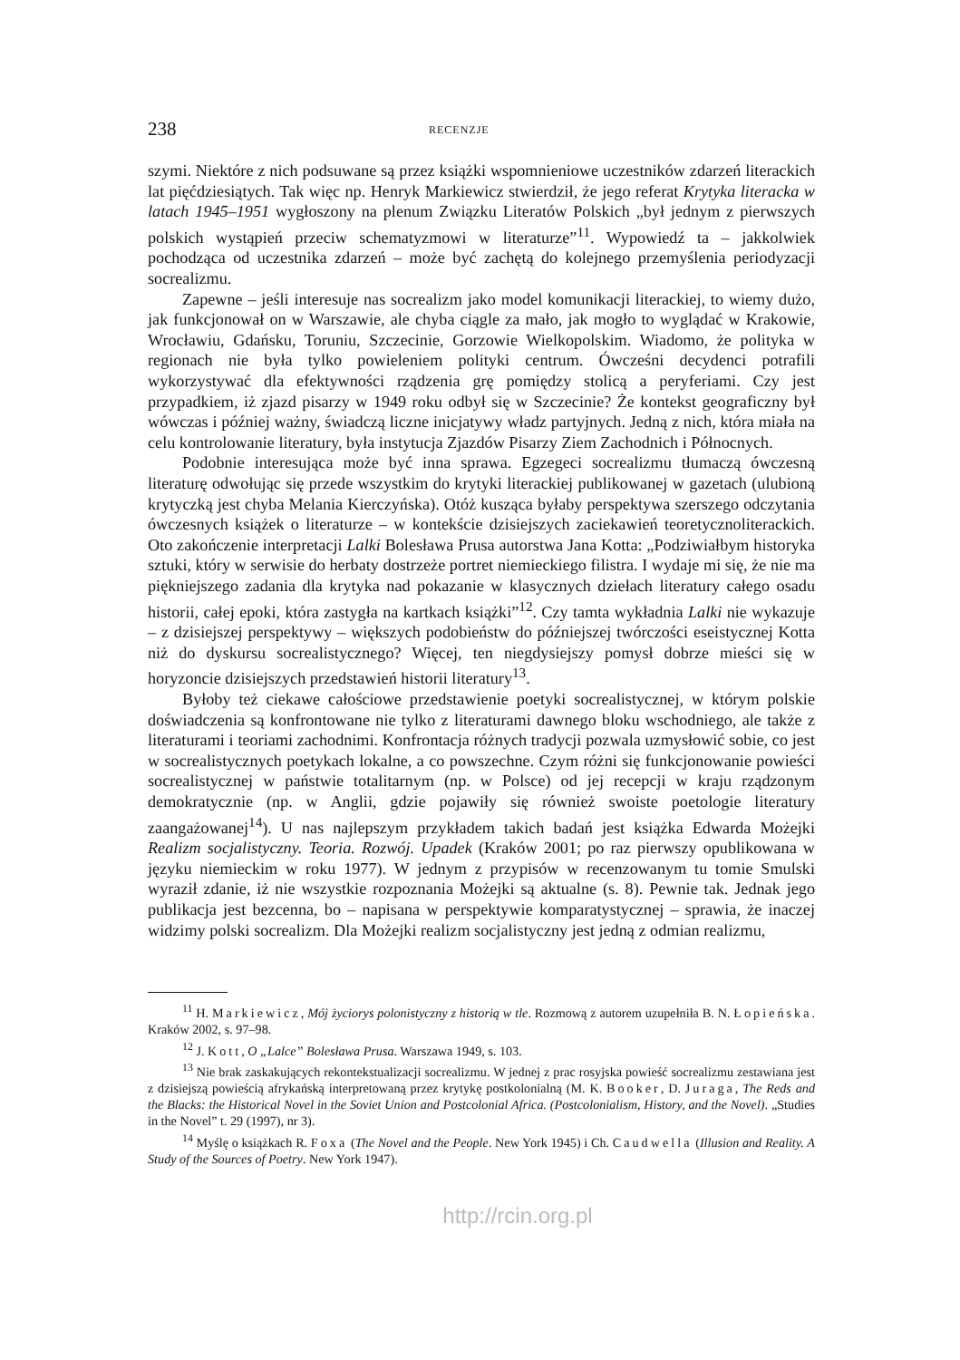238 RECENZJE
szymi. Niektóre z nich podsuwane są przez książki wspomnieniowe uczestników zdarzeń literackich lat pięćdziesiątych. Tak więc np. Henryk Markiewicz stwierdził, że jego referat Krytyka literacka w latach 1945–1951 wygłoszony na plenum Związku Literatów Polskich „był jednym z pierwszych polskich wystąpień przeciw schematyzmowi w literaturze”<sup>11</sup>. Wypowiedź ta – jakkolwiek pochodząca od uczestnika zdarzeń – może być zachętą do kolejnego przemyślenia periodyzacji socrealizmu.
Zapewne – jeśli interesuje nas socrealizm jako model komunikacji literackiej, to wiemy dużo, jak funkcjonował on w Warszawie, ale chyba ciągle za mało, jak mogło to wyglądać w Krakowie, Wrocławiu, Gdańsku, Toruniu, Szczecinie, Gorzowie Wielkopolskim. Wiadomo, że polityka w regionach nie była tylko powieleniem polityki centrum. Ówcześni decydenci potrafili wykorzystywać dla efektywności rządzenia grę pomiędzy stolicą a peryferiami. Czy jest przypadkiem, iż zjazd pisarzy w 1949 roku odbył się w Szczecinie? Że kontekst geograficzny był wówczas i później ważny, świadczą liczne inicjatywy władz partyjnych. Jedną z nich, która miała na celu kontrolowanie literatury, była instytucja Zjazdów Pisarzy Ziem Zachodnich i Północnych.
Podobnie interesująca może być inna sprawa. Egzegeci socrealizmu tłumaczą ówczesną literaturę odwołując się przede wszystkim do krytyki literackiej publikowanej w gazetach (ulubioną krytyczką jest chyba Melania Kierczyńska). Otóż kusząca byłaby perspektywa szerszego odczytania ówczesnych książek o literaturze – w kontekście dzisiejszych zaciekawień teoretycznoliterackich. Oto zakończenie interpretacji Lalki Bolesława Prusa autorstwa Jana Kotta: „Podziwiałbym historyka sztuki, który w serwisie do herbaty dostrzeże portret niemieckiego filistra. I wydaje mi się, że nie ma piękniejszego zadania dla krytyka nad pokazanie w klasycznych dziełach literatury całego osadu historii, całej epoki, która zastygła na kartkach książki”<sup>12</sup>. Czy tamta wykładnia Lalki nie wykazuje – z dzisiejszej perspektywy – większych podobieństw do późniejszej twórczości eseistycznej Kotta niż do dyskursu socrealistycznego? Więcej, ten niegdysiejszy pomysł dobrze mieści się w horyzoncie dzisiejszych przedstawień historii literatury<sup>13</sup>.
Byłoby też ciekawe całościowe przedstawienie poetyki socrealistycznej, w którym polskie doświadczenia są konfrontowane nie tylko z literaturami dawnego bloku wschodniego, ale także z literaturami i teoriami zachodnimi. Konfrontacja różnych tradycji pozwala uzmysłowić sobie, co jest w socrealistycznych poetykach lokalne, a co powszechne. Czym różni się funkcjonowanie powieści socrealistycznej w państwie totalitarnym (np. w Polsce) od jej recepcji w kraju rządzonym demokratycznie (np. w Anglii, gdzie pojawiły się również swoiste poetologie literatury zaangażowanej<sup>14</sup>). U nas najlepszym przykładem takich badań jest książka Edwarda Możejki Realizm socjalistyczny. Teoria. Rozwój. Upadek (Kraków 2001; po raz pierwszy opublikowana w języku niemieckim w roku 1977). W jednym z przypisów w recenzowanym tu tomie Smulski wyraził zdanie, iż nie wszystkie rozpoznania Możejki są aktualne (s. 8). Pewnie tak. Jednak jego publikacja jest bezcenna, bo – napisana w perspektywie komparatystycznej – sprawia, że inaczej widzimy polski socrealizm. Dla Możejki realizm socjalistyczny jest jedną z odmian realizmu,
<sup>11</sup> H. Markiewicz, Mój życiorys polonistyczny z historią w tle. Rozmową z autorem uzupełniła B. N. Łopieńska. Kraków 2002, s. 97–98.
<sup>12</sup> J. Kott, O „Lalce” Bolesława Prusa. Warszawa 1949, s. 103.
<sup>13</sup> Nie brak zaskakujących rekontekstualizacji socrealizmu. W jednej z prac rosyjska powieść socrealizmu zestawiana jest z dzisiejszą powieścią afrykańską interpretowaną przez krytykę postkolonialną (M. K. Booker, D. Juraga, The Reds and the Blacks: the Historical Novel in the Soviet Union and Postcolonial Africa. (Postcolonialism, History, and the Novel). „Studies in the Novel” t. 29 (1997), nr 3).
<sup>14</sup> Myślę o książkach R. Foxa (The Novel and the People. New York 1945) i Ch. Caudwella (Illusion and Reality. A Study of the Sources of Poetry. New York 1947).
http://rcin.org.pl